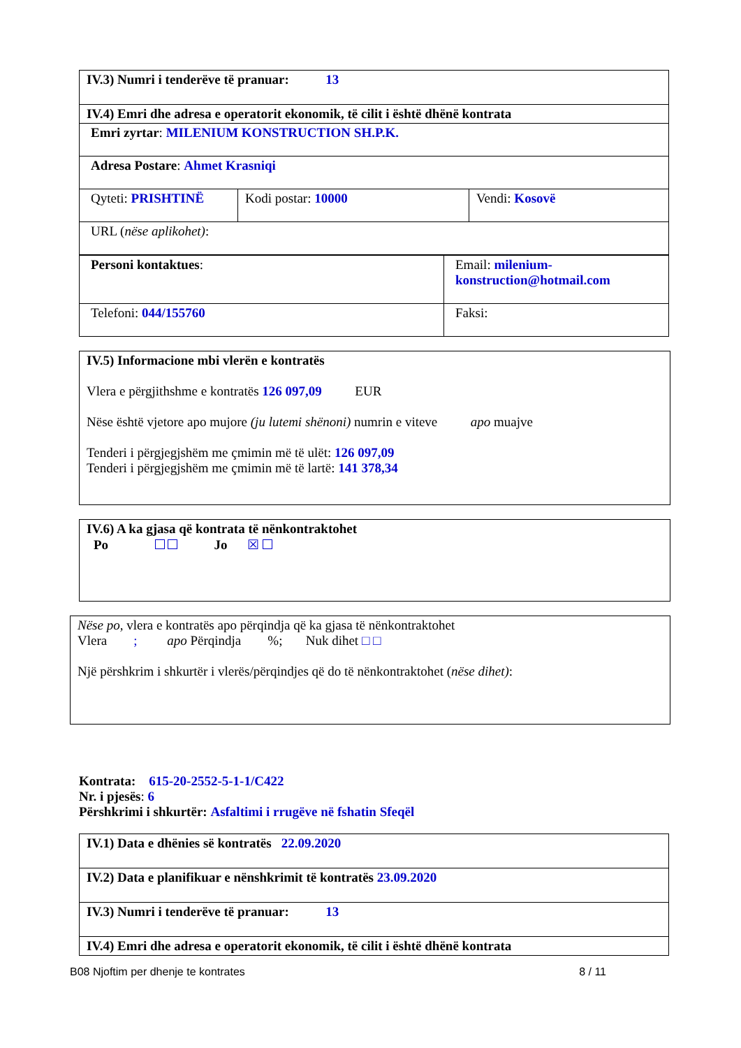| IV.3) Numri i tenderëve të pranuar: 13 | | |
| IV.4) Emri dhe adresa e operatorit ekonomik, të cilit i është dhënë kontrata | | |
| Emri zyrtar : MILENIUM KONSTRUCTION SH.P.K. | | |
| Adresa Postare : Ahmet Krasniqi | | |
| Qyteti: PRISHTINË | Kodi postar: 10000 | Vendi: Kosovë |
| URL ( nëse aplikohet) : | | |
| Personi kontaktues : | Email: milenium-konstruction@hotmail.com |
| Telefoni: 044/155760 | Faksi: |
IV.5) Informacione mbi vlerën e kontratës
Vlera e përgjithshme e kontratës 126 097,09 EUR
Nëse është vjetore apo mujore (ju lutemi shënoni) numrin e viteve apo muajve
Tenderi i përgjegjshëm me çmimin më të ulët: 126 097,09
Tenderi i përgjegjshëm me çmimin më të lartë: 141 378,34
IV.6) A ka gjasa që kontrata të nënkontraktohet
Po Jo ☒
Nëse po, vlera e kontratës apo përqindja që ka gjasa të nënkontraktohet
Vlera ; apo Përqindja %; Nuk dihet □ □
Një përshkrim i shkurtër i vlerës/përqindjes që do të nënkontraktohet (nëse dihet):
Kontrata: 615-20-2552-5-1-1/C422
Nr. i pjesës: 6
Përshkrimi i shkurtër: Asfaltimi i rrugëve në fshatin Sfeqël
| IV.1) Data e dhënies së kontratës 22.09.2020 |
| IV.2) Data e planifikuar e nënshkrimit të kontratës 23.09.2020 |
| IV.3) Numri i tenderëve të pranuar: 13 |
| IV.4) Emri dhe adresa e operatorit ekonomik, të cilit i është dhënë kontrata |
B08 Njoftim per dhenje te kontrates 8 / 11